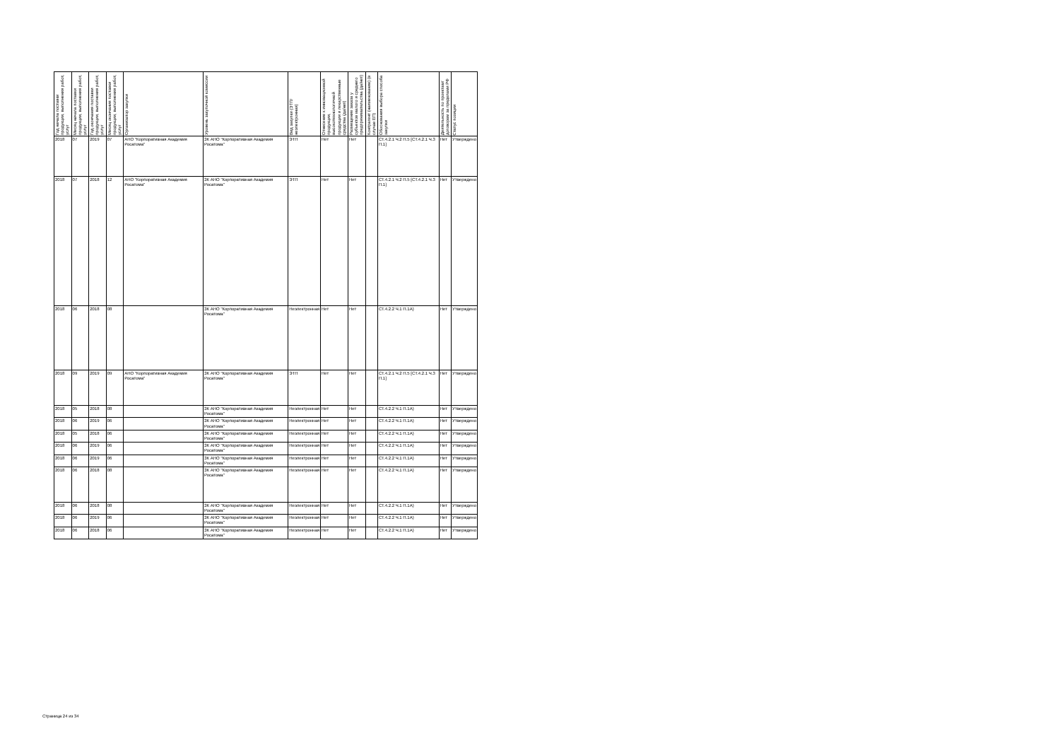| Год начала поставки продукции, выполнения работ, услуг | Месяц начала поставки продукции, выполнения работ, услуг | Год окончания поставки продукции, выполнения работ, услуг | Месяц окончания поставки продукции, выполнения работ, услуг | Организатор закупки | Уровень закупочной комиссии | Вид закупки (ЭТП/неэлектронная) | Отнесение к инновационной продукции, высокотехнологичной продукции и лекарственные средства (да/нет) | Размещение заказа у субъектов малого и среднего предпринимательства (да/нет) | Контрагент (наименование) (в случае ЕП) | Обоснования выбора способа закупки | Деятельность по проектам/договорам за пределами РФ | Статус позиции |
| --- | --- | --- | --- | --- | --- | --- | --- | --- | --- | --- | --- | --- |
| 2018 | 07 | 2019 | 07 | АНО "Корпоративная Академия Росатома" | ЗК АНО "Корпоративная Академия Росатома" | ЭТП | Нет | Нет | | СТ.4.2.1 Ч.2 П.5 [СТ.4.2.1 Ч.3 П.1] | Нет | Утверждено |
| 2018 | 07 | 2018 | 12 | АНО "Корпоративная Академия Росатома" | ЗК АНО "Корпоративная Академия Росатома" | ЭТП | Нет | Нет | | СТ.4.2.1 Ч.2 П.5 [СТ.4.2.1 Ч.3 П.1] | Нет | Утверждено |
| 2018 | 06 | 2018 | 08 | | ЗК АНО "Корпоративная Академия Росатома" | Неэлектронная | Нет | Нет | | СТ.4.2.2 Ч.1 П.1А) | Нет | Утверждено |
| 2018 | 09 | 2019 | 09 | АНО "Корпоративная Академия Росатома" | ЗК АНО "Корпоративная Академия Росатома" | ЭТП | Нет | Нет | | СТ.4.2.1 Ч.2 П.5 [СТ.4.2.1 Ч.3 П.1] | Нет | Утверждено |
| 2018 | 05 | 2018 | 08 | | ЗК АНО "Корпоративная Академия Росатома" | Неэлектронная | Нет | Нет | | СТ.4.2.2 Ч.1 П.1А) | Нет | Утверждено |
| 2018 | 06 | 2019 | 06 | | ЗК АНО "Корпоративная Академия Росатома" | Неэлектронная | Нет | Нет | | СТ.4.2.2 Ч.1 П.1А) | Нет | Утверждено |
| 2018 | 05 | 2018 | 06 | | ЗК АНО "Корпоративная Академия Росатома" | Неэлектронная | Нет | Нет | | СТ.4.2.2 Ч.1 П.1А) | Нет | Утверждено |
| 2018 | 06 | 2019 | 06 | | ЗК АНО "Корпоративная Академия Росатома" | Неэлектронная | Нет | Нет | | СТ.4.2.2 Ч.1 П.1А) | Нет | Утверждено |
| 2018 | 06 | 2019 | 06 | | ЗК АНО "Корпоративная Академия Росатома" | Неэлектронная | Нет | Нет | | СТ.4.2.2 Ч.1 П.1А) | Нет | Утверждено |
| 2018 | 06 | 2018 | 08 | | ЗК АНО "Корпоративная Академия Росатома" | Неэлектронная | Нет | Нет | | СТ.4.2.2 Ч.1 П.1А) | Нет | Утверждено |
| 2018 | 06 | 2018 | 08 | | ЗК АНО "Корпоративная Академия Росатома" | Неэлектронная | Нет | Нет | | СТ.4.2.2 Ч.1 П.1А) | Нет | Утверждено |
| 2018 | 06 | 2019 | 06 | | ЗК АНО "Корпоративная Академия Росатома" | Неэлектронная | Нет | Нет | | СТ.4.2.2 Ч.1 П.1А) | Нет | Утверждено |
| 2018 | 06 | 2018 | 06 | | ЗК АНО "Корпоративная Академия Росатома" | Неэлектронная | Нет | Нет | | СТ.4.2.2 Ч.1 П.1А) | Нет | Утверждено |
Страница 24 из 34